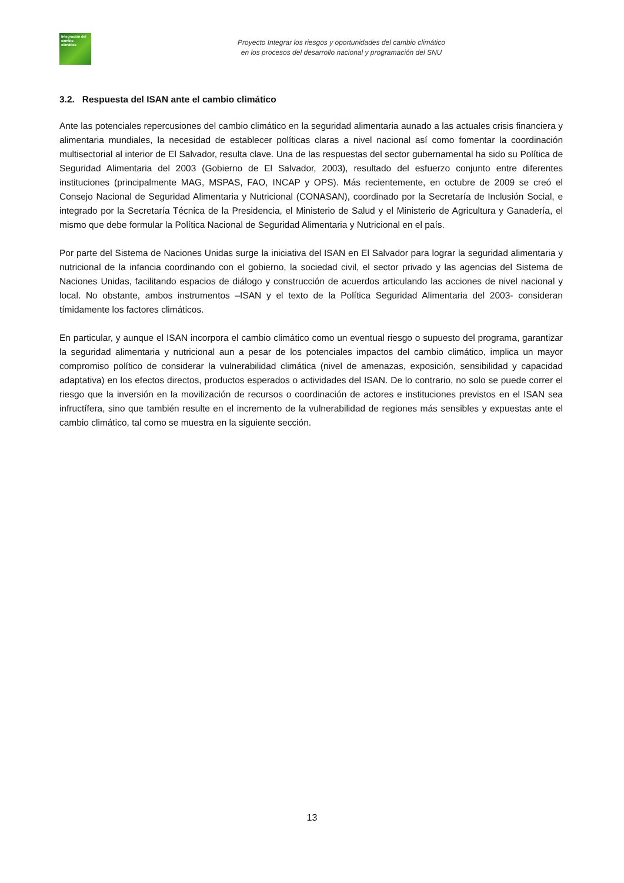Integración del cambio climático
Proyecto Integrar los riesgos y oportunidades del cambio climático
en los procesos del desarrollo nacional y programación del SNU
3.2. Respuesta del ISAN ante el cambio climático
Ante las potenciales repercusiones del cambio climático en la seguridad alimentaria aunado a las actuales crisis financiera y alimentaria mundiales, la necesidad de establecer políticas claras a nivel nacional así como fomentar la coordinación multisectorial al interior de El Salvador, resulta clave. Una de las respuestas del sector gubernamental ha sido su Política de Seguridad Alimentaria del 2003 (Gobierno de El Salvador, 2003), resultado del esfuerzo conjunto entre diferentes instituciones (principalmente MAG, MSPAS, FAO, INCAP y OPS). Más recientemente, en octubre de 2009 se creó el Consejo Nacional de Seguridad Alimentaria y Nutricional (CONASAN), coordinado por la Secretaría de Inclusión Social, e integrado por la Secretaría Técnica de la Presidencia, el Ministerio de Salud y el Ministerio de Agricultura y Ganadería, el mismo que debe formular la Política Nacional de Seguridad Alimentaria y Nutricional en el país.
Por parte del Sistema de Naciones Unidas surge la iniciativa del ISAN en El Salvador para lograr la seguridad alimentaria y nutricional de la infancia coordinando con el gobierno, la sociedad civil, el sector privado y las agencias del Sistema de Naciones Unidas, facilitando espacios de diálogo y construcción de acuerdos articulando las acciones de nivel nacional y local. No obstante, ambos instrumentos –ISAN y el texto de la Política Seguridad Alimentaria del 2003- consideran tímidamente los factores climáticos.
En particular, y aunque el ISAN incorpora el cambio climático como un eventual riesgo o supuesto del programa, garantizar la seguridad alimentaria y nutricional aun a pesar de los potenciales impactos del cambio climático, implica un mayor compromiso político de considerar la vulnerabilidad climática (nivel de amenazas, exposición, sensibilidad y capacidad adaptativa) en los efectos directos, productos esperados o actividades del ISAN. De lo contrario, no solo se puede correr el riesgo que la inversión en la movilización de recursos o coordinación de actores e instituciones previstos en el ISAN sea infructífera, sino que también resulte en el incremento de la vulnerabilidad de regiones más sensibles y expuestas ante el cambio climático, tal como se muestra en la siguiente sección.
13